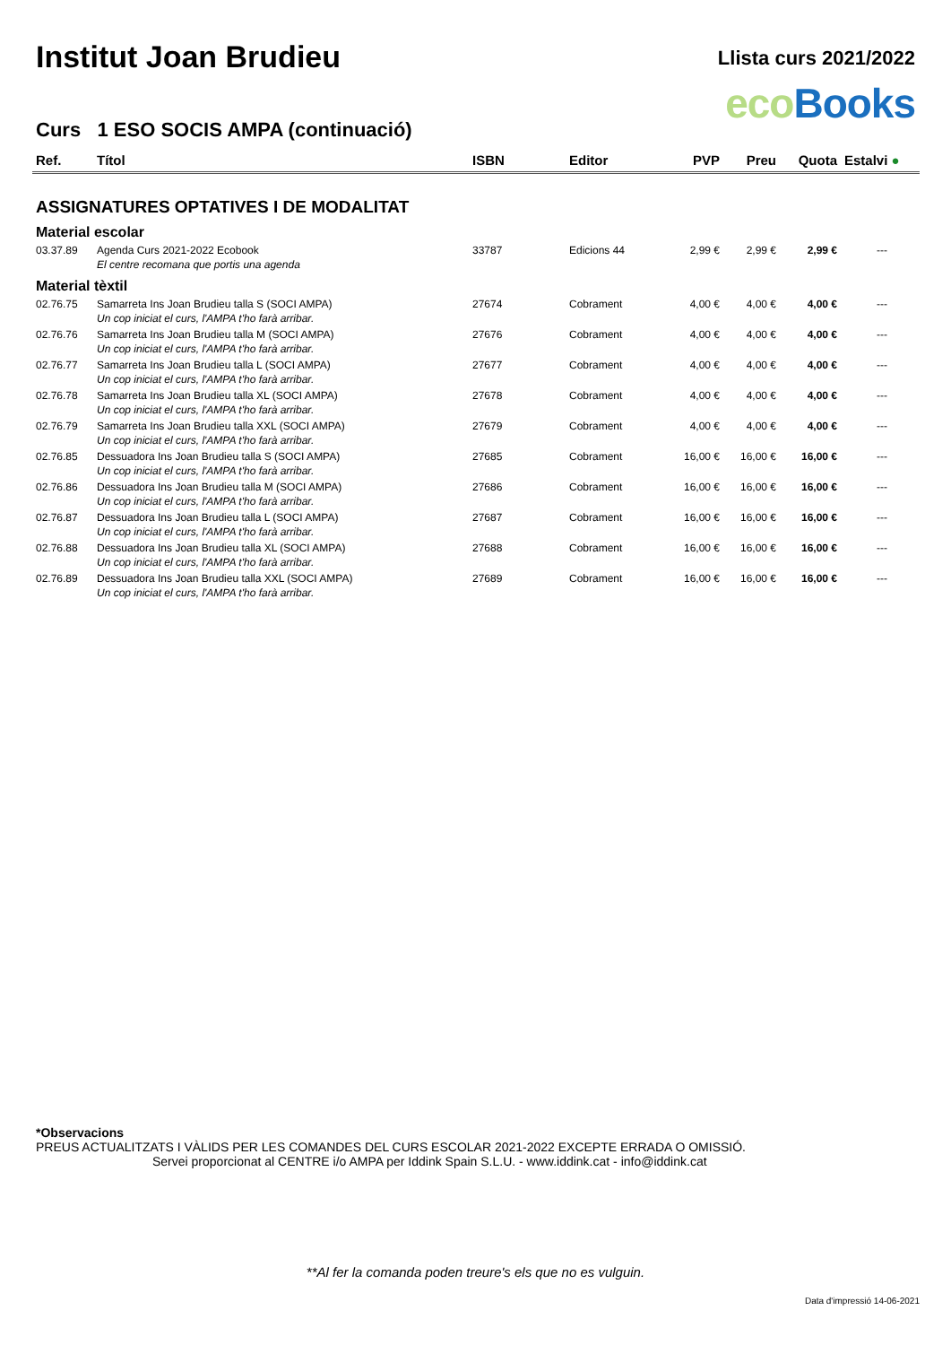Institut Joan Brudieu
Llista curs 2021/2022
eco Books
Curs 1 ESO SOCIS AMPA (continuació)
| Ref. | Títol | ISBN | Editor | PVP | Preu | Quota | Estalvi ● |
| --- | --- | --- | --- | --- | --- | --- | --- |
| ASSIGNATURES OPTATIVES I DE MODALITAT | | | | | | | |
| Material escolar | | | | | | | |
| 03.37.89 | Agenda Curs 2021-2022 Ecobook | 33787 | Edicions 44 | 2,99 € | 2,99 € | 2,99 € | --- |
| | El centre recomana que portis una agenda | | | | | | |
| Material tèxtil | | | | | | | |
| 02.76.75 | Samarreta Ins Joan Brudieu talla S (SOCI AMPA) | 27674 | Cobrament | 4,00 € | 4,00 € | 4,00 € | --- |
| | Un cop iniciat el curs, l'AMPA t'ho farà arribar. | | | | | | |
| 02.76.76 | Samarreta Ins Joan Brudieu talla M (SOCI AMPA) | 27676 | Cobrament | 4,00 € | 4,00 € | 4,00 € | --- |
| | Un cop iniciat el curs, l'AMPA t'ho farà arribar. | | | | | | |
| 02.76.77 | Samarreta Ins Joan Brudieu talla L (SOCI AMPA) | 27677 | Cobrament | 4,00 € | 4,00 € | 4,00 € | --- |
| | Un cop iniciat el curs, l'AMPA t'ho farà arribar. | | | | | | |
| 02.76.78 | Samarreta Ins Joan Brudieu talla XL (SOCI AMPA) | 27678 | Cobrament | 4,00 € | 4,00 € | 4,00 € | --- |
| | Un cop iniciat el curs, l'AMPA t'ho farà arribar. | | | | | | |
| 02.76.79 | Samarreta Ins Joan Brudieu talla XXL (SOCI AMPA) | 27679 | Cobrament | 4,00 € | 4,00 € | 4,00 € | --- |
| | Un cop iniciat el curs, l'AMPA t'ho farà arribar. | | | | | | |
| 02.76.85 | Dessuadora Ins Joan Brudieu talla S (SOCI AMPA) | 27685 | Cobrament | 16,00 € | 16,00 € | 16,00 € | --- |
| | Un cop iniciat el curs, l'AMPA t'ho farà arribar. | | | | | | |
| 02.76.86 | Dessuadora Ins Joan Brudieu talla M (SOCI AMPA) | 27686 | Cobrament | 16,00 € | 16,00 € | 16,00 € | --- |
| | Un cop iniciat el curs, l'AMPA t'ho farà arribar. | | | | | | |
| 02.76.87 | Dessuadora Ins Joan Brudieu talla L (SOCI AMPA) | 27687 | Cobrament | 16,00 € | 16,00 € | 16,00 € | --- |
| | Un cop iniciat el curs, l'AMPA t'ho farà arribar. | | | | | | |
| 02.76.88 | Dessuadora Ins Joan Brudieu talla XL (SOCI AMPA) | 27688 | Cobrament | 16,00 € | 16,00 € | 16,00 € | --- |
| | Un cop iniciat el curs, l'AMPA t'ho farà arribar. | | | | | | |
| 02.76.89 | Dessuadora Ins Joan Brudieu talla XXL (SOCI AMPA) | 27689 | Cobrament | 16,00 € | 16,00 € | 16,00 € | --- |
| | Un cop iniciat el curs, l'AMPA t'ho farà arribar. | | | | | | |
*Observacions
PREUS ACTUALITZATS I VÀLIDS PER LES COMANDES DEL CURS ESCOLAR 2021-2022 EXCEPTE ERRADA O OMISSIÓ.
Servei proporcionat al CENTRE i/o AMPA per Iddink Spain S.L.U. - www.iddink.cat - info@iddink.cat
**Al fer la comanda poden treure's els que no es vulguin.
Data d'impressió 14-06-2021